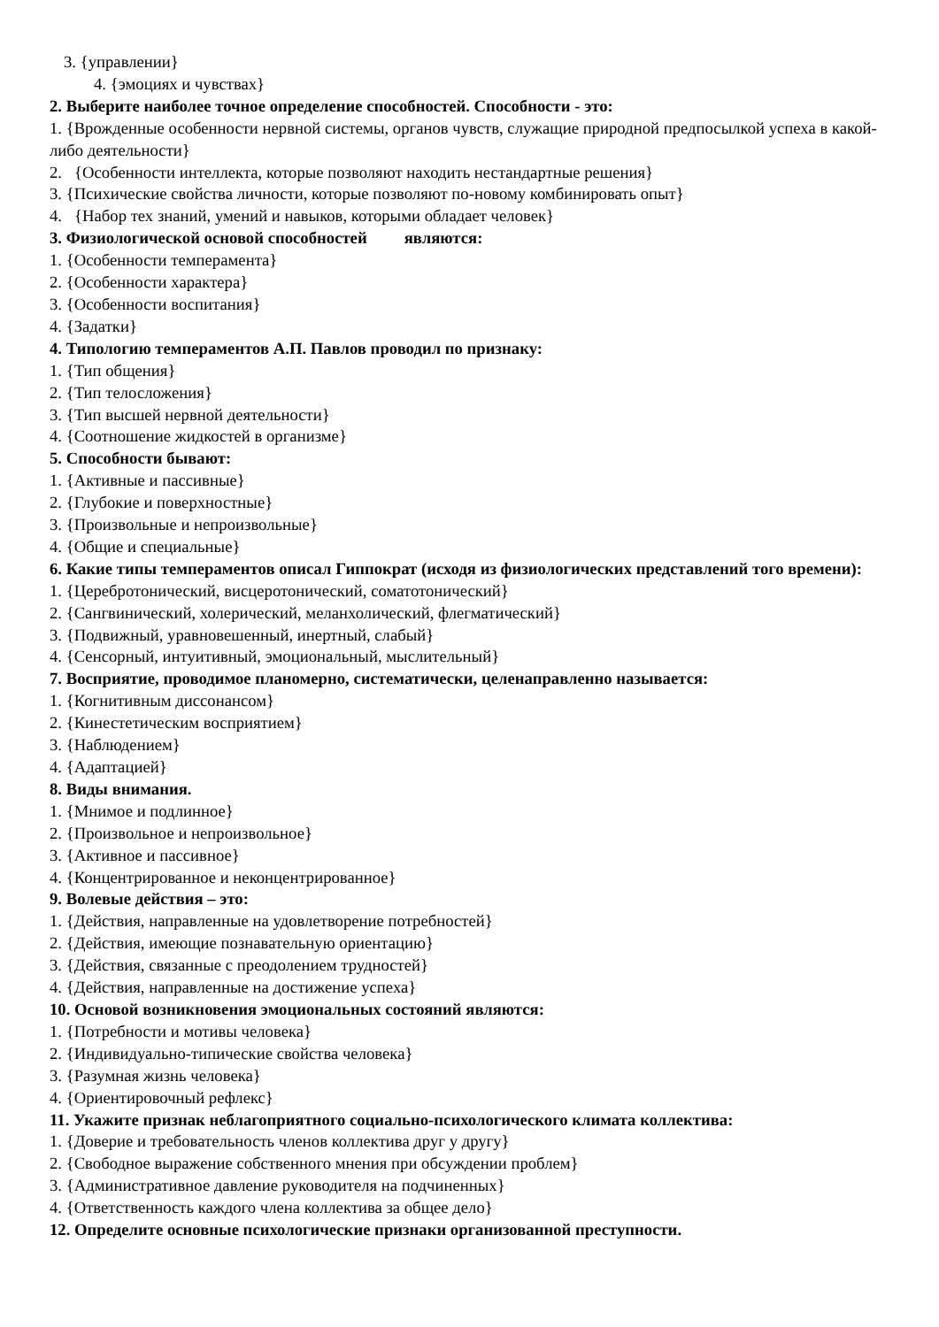3. {управлении}
4. {эмоциях и чувствах}
2. Выберите наиболее точное определение способностей. Способности - это:
1. {Врожденные особенности нервной системы, органов чувств, служащие природной предпосылкой успеха в какой-либо деятельности}
2. {Особенности интеллекта, которые позволяют находить нестандартные решения}
3. {Психические свойства личности, которые позволяют по-новому комбинировать опыт}
4. {Набор тех знаний, умений и навыков, которыми обладает человек}
3. Физиологической основой способностей являются:
1. {Особенности темперамента}
2. {Особенности характера}
3. {Особенности воспитания}
4. {Задатки}
4. Типологию темпераментов А.П. Павлов проводил по признаку:
1. {Тип общения}
2. {Тип телосложения}
3. {Тип высшей нервной деятельности}
4. {Соотношение жидкостей в организме}
5. Способности бывают:
1. {Активные и пассивные}
2. {Глубокие и поверхностные}
3. {Произвольные и непроизвольные}
4. {Общие и специальные}
6. Какие типы темпераментов описал Гиппократ (исходя из физиологических представлений того времени):
1. {Церебротонический, висцеротонический, соматотонический}
2. {Сангвинический, холерический, меланхолический, флегматический}
3. {Подвижный, уравновешенный, инертный, слабый}
4. {Сенсорный, интуитивный, эмоциональный, мыслительный}
7. Восприятие, проводимое планомерно, систематически, целенаправленно называется:
1. {Когнитивным диссонансом}
2. {Кинестетическим восприятием}
3. {Наблюдением}
4. {Адаптацией}
8. Виды внимания.
1. {Мнимое и подлинное}
2. {Произвольное и непроизвольное}
3. {Активное и пассивное}
4. {Концентрированное и неконцентрированное}
9. Волевые действия – это:
1. {Действия, направленные на удовлетворение потребностей}
2. {Действия, имеющие познавательную ориентацию}
3. {Действия, связанные с преодолением трудностей}
4. {Действия, направленные на достижение успеха}
10. Основой возникновения эмоциональных состояний являются:
1. {Потребности и мотивы человека}
2. {Индивидуально-типические свойства человека}
3. {Разумная жизнь человека}
4. {Ориентировочный рефлекс}
11. Укажите признак неблагоприятного социально-психологического климата коллектива:
1. {Доверие и требовательность членов коллектива друг у другу}
2. {Свободное выражение собственного мнения при обсуждении проблем}
3. {Административное давление руководителя на подчиненных}
4. {Ответственность каждого члена коллектива за общее дело}
12. Определите основные психологические признаки организованной преступности.